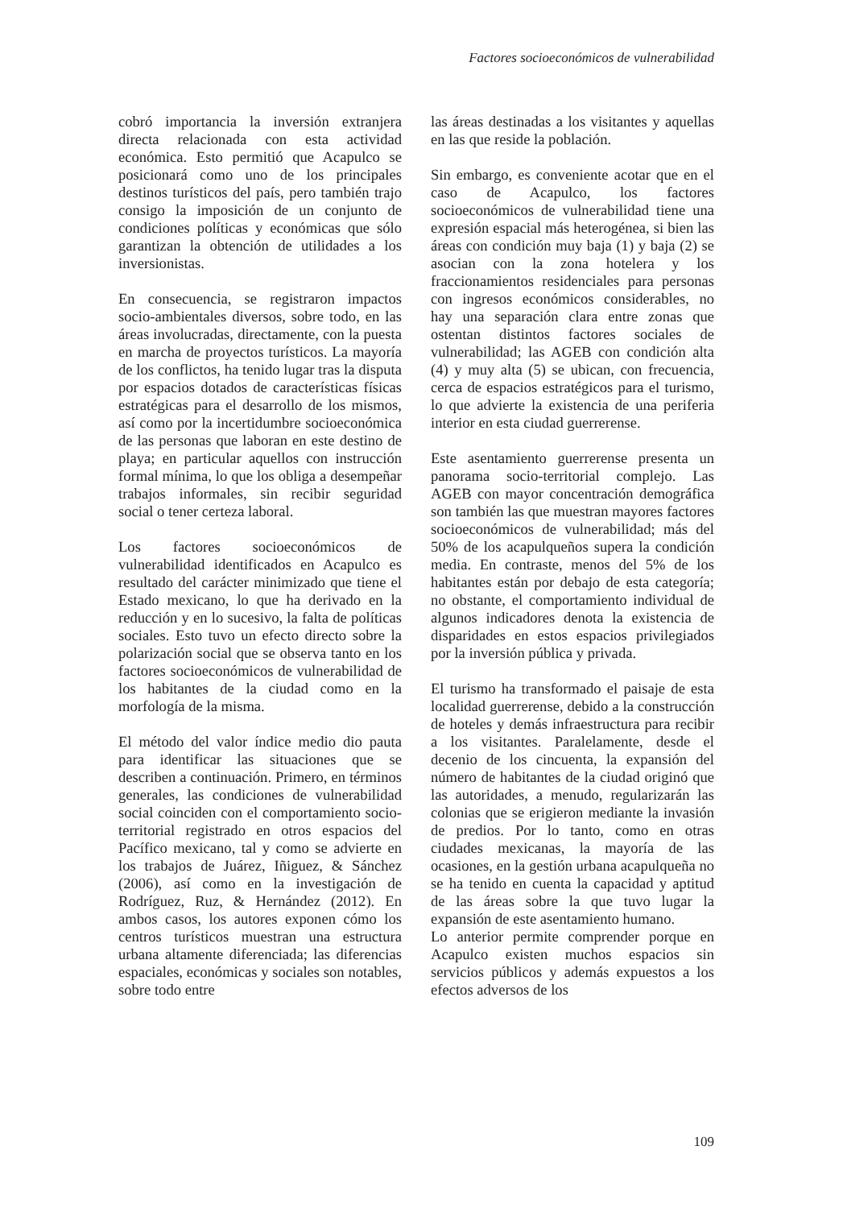Factores socioeconómicos de vulnerabilidad
cobró importancia la inversión extranjera directa relacionada con esta actividad económica. Esto permitió que Acapulco se posicionará como uno de los principales destinos turísticos del país, pero también trajo consigo la imposición de un conjunto de condiciones políticas y económicas que sólo garantizan la obtención de utilidades a los inversionistas.
En consecuencia, se registraron impactos socio-ambientales diversos, sobre todo, en las áreas involucradas, directamente, con la puesta en marcha de proyectos turísticos. La mayoría de los conflictos, ha tenido lugar tras la disputa por espacios dotados de características físicas estratégicas para el desarrollo de los mismos, así como por la incertidumbre socioeconómica de las personas que laboran en este destino de playa; en particular aquellos con instrucción formal mínima, lo que los obliga a desempeñar trabajos informales, sin recibir seguridad social o tener certeza laboral.
Los factores socioeconómicos de vulnerabilidad identificados en Acapulco es resultado del carácter minimizado que tiene el Estado mexicano, lo que ha derivado en la reducción y en lo sucesivo, la falta de políticas sociales. Esto tuvo un efecto directo sobre la polarización social que se observa tanto en los factores socioeconómicos de vulnerabilidad de los habitantes de la ciudad como en la morfología de la misma.
El método del valor índice medio dio pauta para identificar las situaciones que se describen a continuación. Primero, en términos generales, las condiciones de vulnerabilidad social coinciden con el comportamiento socio-territorial registrado en otros espacios del Pacífico mexicano, tal y como se advierte en los trabajos de Juárez, Iñiguez, & Sánchez (2006), así como en la investigación de Rodríguez, Ruz, & Hernández (2012). En ambos casos, los autores exponen cómo los centros turísticos muestran una estructura urbana altamente diferenciada; las diferencias espaciales, económicas y sociales son notables, sobre todo entre
las áreas destinadas a los visitantes y aquellas en las que reside la población.
Sin embargo, es conveniente acotar que en el caso de Acapulco, los factores socioeconómicos de vulnerabilidad tiene una expresión espacial más heterogénea, si bien las áreas con condición muy baja (1) y baja (2) se asocian con la zona hotelera y los fraccionamientos residenciales para personas con ingresos económicos considerables, no hay una separación clara entre zonas que ostentan distintos factores sociales de vulnerabilidad; las AGEB con condición alta (4) y muy alta (5) se ubican, con frecuencia, cerca de espacios estratégicos para el turismo, lo que advierte la existencia de una periferia interior en esta ciudad guerrerense.
Este asentamiento guerrerense presenta un panorama socio-territorial complejo. Las AGEB con mayor concentración demográfica son también las que muestran mayores factores socioeconómicos de vulnerabilidad; más del 50% de los acapulqueños supera la condición media. En contraste, menos del 5% de los habitantes están por debajo de esta categoría; no obstante, el comportamiento individual de algunos indicadores denota la existencia de disparidades en estos espacios privilegiados por la inversión pública y privada.
El turismo ha transformado el paisaje de esta localidad guerrerense, debido a la construcción de hoteles y demás infraestructura para recibir a los visitantes. Paralelamente, desde el decenio de los cincuenta, la expansión del número de habitantes de la ciudad originó que las autoridades, a menudo, regularizarán las colonias que se erigieron mediante la invasión de predios. Por lo tanto, como en otras ciudades mexicanas, la mayoría de las ocasiones, en la gestión urbana acapulqueña no se ha tenido en cuenta la capacidad y aptitud de las áreas sobre la que tuvo lugar la expansión de este asentamiento humano.
Lo anterior permite comprender porque en Acapulco existen muchos espacios sin servicios públicos y además expuestos a los efectos adversos de los
109